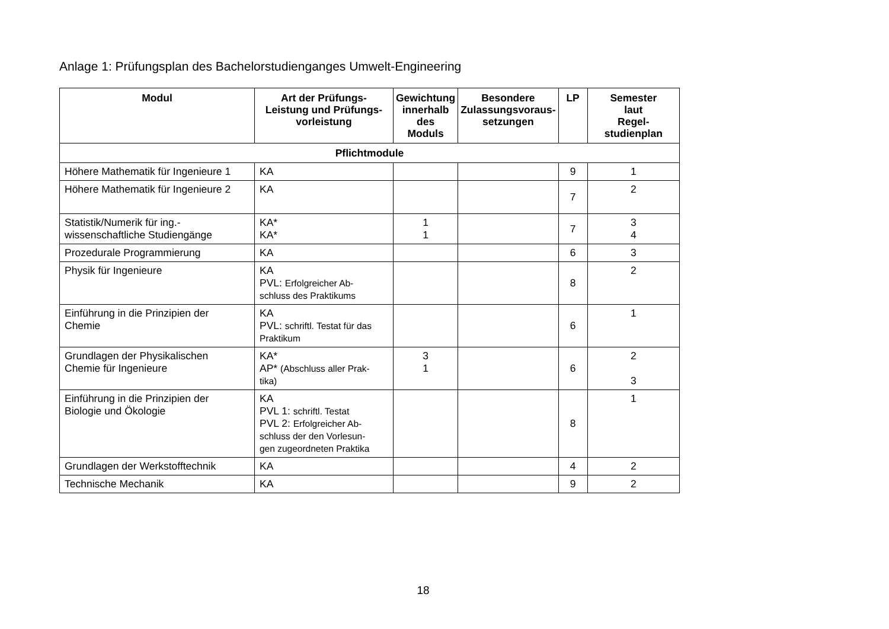Anlage 1: Prüfungsplan des Bachelorstudienganges Umwelt-Engineering
| Modul | Art der Prüfungs- Leistung und Prüfungs- vorleistung | Gewichtung innerhalb des Moduls | Besondere Zulassungsvoraus- setzungen | LP | Semester laut Regel- studienplan |
| --- | --- | --- | --- | --- | --- |
| Pflichtmodule | | | | | |
| Höhere Mathematik für Ingenieure 1 | KA | | | 9 | 1 |
| Höhere Mathematik für Ingenieure 2 | KA | | | 7 | 2 |
| Statistik/Numerik für ing.- wissenschaftliche Studiengänge | KA* KA* | 1 1 | | 7 | 3 4 |
| Prozedurale Programmierung | KA | | | 6 | 3 |
| Physik für Ingenieure | KA PVL: Erfolgreicher Ab- schluss des Praktikums | | | 8 | 2 |
| Einführung in die Prinzipien der Chemie | KA PVL: schriftl. Testat für das Praktikum | | | 6 | 1 |
| Grundlagen der Physikalischen Chemie für Ingenieure | KA* AP* (Abschluss aller Prak- tika) | 3 1 | | 6 | 2 3 |
| Einführung in die Prinzipien der Biologie und Ökologie | KA PVL 1: schriftl. Testat PVL 2: Erfolgreicher Ab- schluss der den Vorlesun- gen zugeordneten Praktika | | | 8 | 1 |
| Grundlagen der Werkstofftechnik | KA | | | 4 | 2 |
| Technische Mechanik | KA | | | 9 | 2 |
18